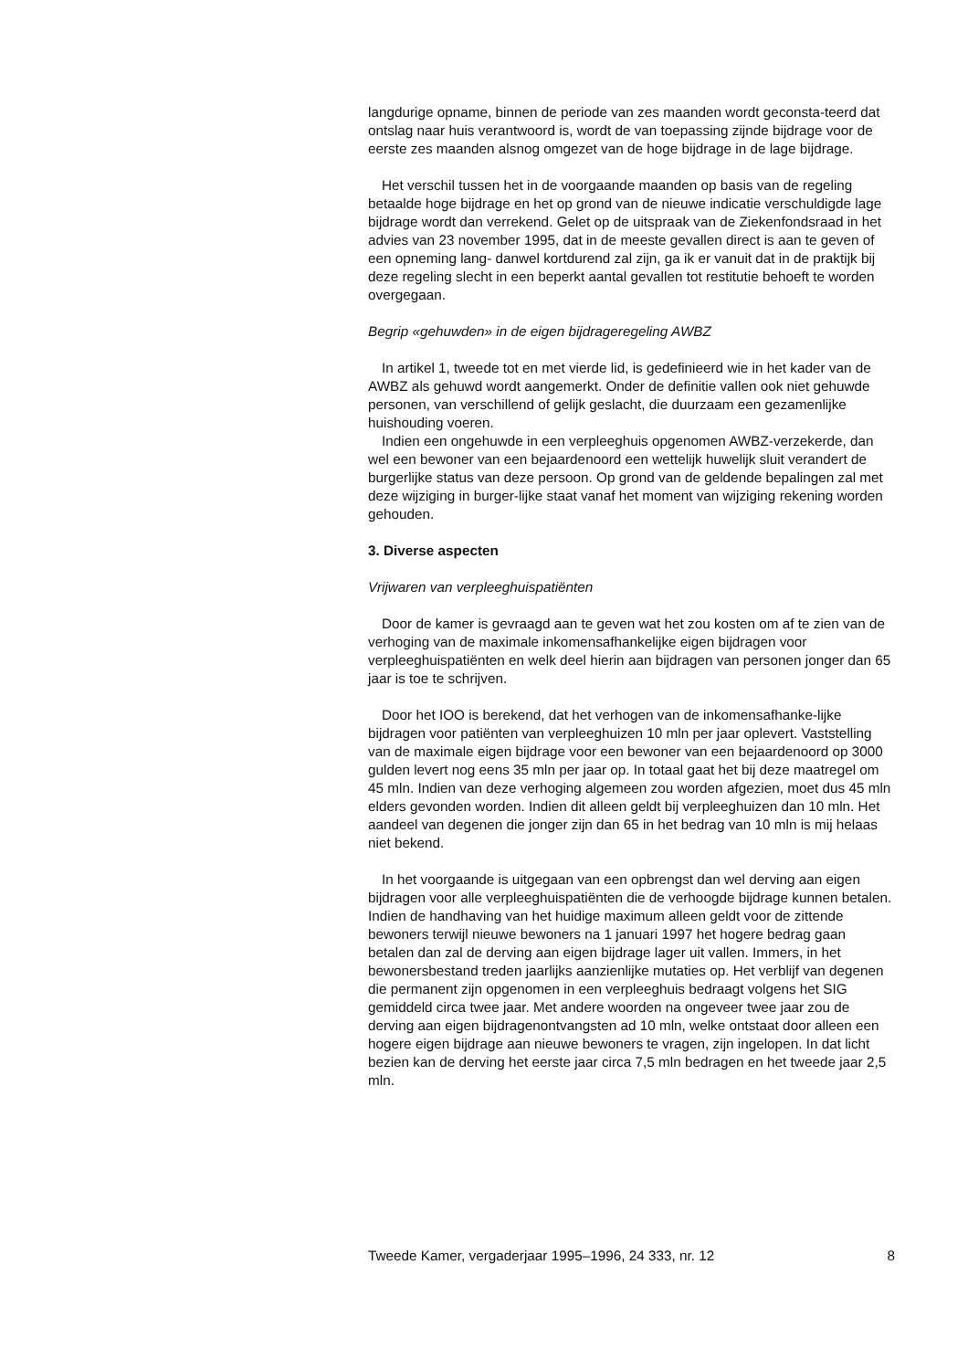langdurige opname, binnen de periode van zes maanden wordt geconsta-teerd dat ontslag naar huis verantwoord is, wordt de van toepassing zijnde bijdrage voor de eerste zes maanden alsnog omgezet van de hoge bijdrage in de lage bijdrage.
Het verschil tussen het in de voorgaande maanden op basis van de regeling betaalde hoge bijdrage en het op grond van de nieuwe indicatie verschuldigde lage bijdrage wordt dan verrekend. Gelet op de uitspraak van de Ziekenfondsraad in het advies van 23 november 1995, dat in de meeste gevallen direct is aan te geven of een opneming lang- danwel kortdurend zal zijn, ga ik er vanuit dat in de praktijk bij deze regeling slecht in een beperkt aantal gevallen tot restitutie behoeft te worden overgegaan.
Begrip «gehuwden» in de eigen bijdrageregeling AWBZ
In artikel 1, tweede tot en met vierde lid, is gedefinieerd wie in het kader van de AWBZ als gehuwd wordt aangemerkt. Onder de definitie vallen ook niet gehuwde personen, van verschillend of gelijk geslacht, die duurzaam een gezamenlijke huishouding voeren.
Indien een ongehuwde in een verpleeghuis opgenomen AWBZ-verzekerde, dan wel een bewoner van een bejaardenoord een wettelijk huwelijk sluit verandert de burgerlijke status van deze persoon. Op grond van de geldende bepalingen zal met deze wijziging in burger-lijke staat vanaf het moment van wijziging rekening worden gehouden.
3. Diverse aspecten
Vrijwaren van verpleeghuispatiënten
Door de kamer is gevraagd aan te geven wat het zou kosten om af te zien van de verhoging van de maximale inkomensafhankelijke eigen bijdragen voor verpleeghuispatiënten en welk deel hierin aan bijdragen van personen jonger dan 65 jaar is toe te schrijven.
Door het IOO is berekend, dat het verhogen van de inkomensafhanke-lijke bijdragen voor patiënten van verpleeghuizen 10 mln per jaar oplevert. Vaststelling van de maximale eigen bijdrage voor een bewoner van een bejaardenoord op 3000 gulden levert nog eens 35 mln per jaar op. In totaal gaat het bij deze maatregel om 45 mln. Indien van deze verhoging algemeen zou worden afgezien, moet dus 45 mln elders gevonden worden. Indien dit alleen geldt bij verpleeghuizen dan 10 mln. Het aandeel van degenen die jonger zijn dan 65 in het bedrag van 10 mln is mij helaas niet bekend.
In het voorgaande is uitgegaan van een opbrengst dan wel derving aan eigen bijdragen voor alle verpleeghuispatiënten die de verhoogde bijdrage kunnen betalen. Indien de handhaving van het huidige maximum alleen geldt voor de zittende bewoners terwijl nieuwe bewoners na 1 januari 1997 het hogere bedrag gaan betalen dan zal de derving aan eigen bijdrage lager uit vallen. Immers, in het bewonersbestand treden jaarlijks aanzienlijke mutaties op. Het verblijf van degenen die permanent zijn opgenomen in een verpleeghuis bedraagt volgens het SIG gemiddeld circa twee jaar. Met andere woorden na ongeveer twee jaar zou de derving aan eigen bijdragenontvangsten ad 10 mln, welke ontstaat door alleen een hogere eigen bijdrage aan nieuwe bewoners te vragen, zijn ingelopen. In dat licht bezien kan de derving het eerste jaar circa 7,5 mln bedragen en het tweede jaar 2,5 mln.
Tweede Kamer, vergaderjaar 1995–1996, 24 333, nr. 12 8